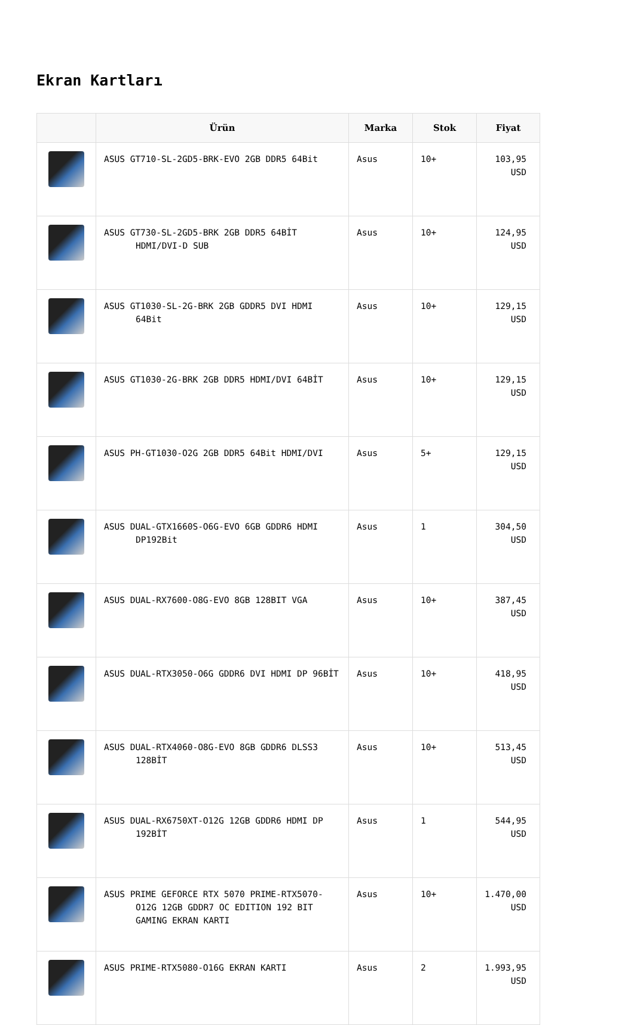Ekran Kartları
| | Ürün | Marka | Stok | Fiyat |
| --- | --- | --- | --- | --- |
| | ASUS GT710-SL-2GD5-BRK-EVO 2GB DDR5 64Bit | Asus | 10+ | 103,95 USD |
| | ASUS GT730-SL-2GD5-BRK 2GB DDR5 64BİT HDMI/DVI-D SUB | Asus | 10+ | 124,95 USD |
| | ASUS GT1030-SL-2G-BRK 2GB GDDR5 DVI HDMI 64Bit | Asus | 10+ | 129,15 USD |
| | ASUS GT1030-2G-BRK 2GB DDR5 HDMI/DVI 64BİT | Asus | 10+ | 129,15 USD |
| | ASUS PH-GT1030-O2G 2GB DDR5 64Bit HDMI/DVI | Asus | 5+ | 129,15 USD |
| | ASUS DUAL-GTX1660S-O6G-EVO 6GB GDDR6 HDMI DP192Bit | Asus | 1 | 304,50 USD |
| | ASUS DUAL-RX7600-O8G-EVO 8GB 128BIT VGA | Asus | 10+ | 387,45 USD |
| | ASUS DUAL-RTX3050-O6G GDDR6 DVI HDMI DP 96BİT | Asus | 10+ | 418,95 USD |
| | ASUS DUAL-RTX4060-O8G-EVO 8GB GDDR6 DLSS3 128BİT | Asus | 10+ | 513,45 USD |
| | ASUS DUAL-RX6750XT-O12G 12GB GDDR6 HDMI DP 192BİT | Asus | 1 | 544,95 USD |
| | ASUS PRIME GEFORCE RTX 5070 PRIME-RTX5070-O12G 12GB GDDR7 OC EDITION 192 BIT GAMING EKRAN KARTI | Asus | 10+ | 1.470,00 USD |
| | ASUS PRIME-RTX5080-O16G EKRAN KARTI | Asus | 2 | 1.993,95 USD |